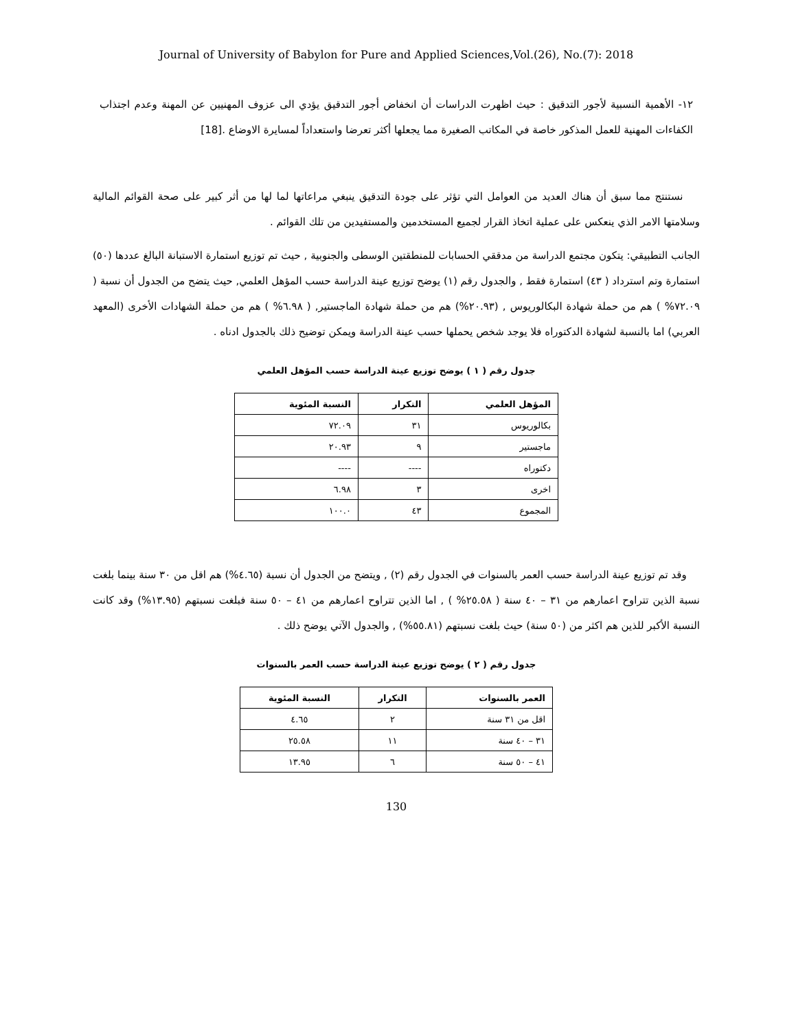Journal of University of Babylon for Pure and Applied Sciences,Vol.(26), No.(7): 2018
١٢- الأهمية النسبية لأجور التدقيق : حيث اظهرت الدراسات أن انخفاض أجور التدقيق يؤدي الى عزوف المهنيين عن المهنة وعدم اجتذاب الكفاءات المهنية للعمل المذكور خاصة في المكاتب الصغيرة مما يجعلها أكثر تعرضا واستعداداً لمسايرة الاوضاع .[18]
نستنتج مما سبق أن هناك العديد من العوامل التي تؤثر على جودة التدقيق ينبغي مراعاتها لما لها من أثر كبير على صحة القوائم المالية وسلامتها الامر الذي ينعكس على عملية اتخاذ القرار لجميع المستخدمين والمستفيدين من تلك القوائم .
الجانب التطبيقي: يتكون مجتمع الدراسة من مدققي الحسابات للمنطقتين الوسطى والجنوبية , حيث تم توزيع استمارة الاستبانة البالغ عددها (٥٠) استمارة وتم استرداد ( ٤٣) استمارة فقط , والجدول رقم (١) يوضح توزيع عينة الدراسة حسب المؤهل العلمي, حيث يتضح من الجدول أن نسبة ( ٧٢.٠٩% ) هم من حملة شهادة البكالوريوس , (٢٠.٩٣%) هم من حملة شهادة الماجستير, ( ٦.٩٨% ) هم من حملة الشهادات الأخرى (المعهد العربي) اما بالنسبة لشهادة الدكتوراه فلا يوجد شخص يحملها حسب عينة الدراسة ويمكن توضيح ذلك بالجدول ادناه .
جدول رقم ( ١ ) يوضح توزيع عينة الدراسة حسب المؤهل العلمي
| المؤهل العلمي | التكرار | النسبة المئوية |
| --- | --- | --- |
| بكالوريوس | ٣١ | ٧٢.٠٩ |
| ماجستير | ٩ | ٢٠.٩٣ |
| دكتوراه | ---- | ---- |
| اخرى | ٣ | ٦.٩٨ |
| المجموع | ٤٣ | ١٠٠.٠ |
وقد تم توزيع عينة الدراسة حسب العمر بالسنوات في الجدول رقم (٢) , ويتضح من الجدول أن نسبة (٤.٦٥%) هم اقل من ٣٠ سنة بينما بلغت نسبة الذين تتراوح اعمارهم من ٣١ – ٤٠ سنة ( ٢٥.٥٨% ) , اما الذين تتراوح اعمارهم من ٤١ – ٥٠ سنة فبلغت نسبتهم (١٣.٩٥%) وقد كانت النسبة الأكبر للذين هم اكثر من (٥٠ سنة) حيث بلغت نسبتهم (٥٥.٨١%) , والجدول الآتي يوضح ذلك .
جدول رقم ( ٢ ) يوضح توزيع عينة الدراسة حسب العمر بالسنوات
| العمر بالسنوات | التكرار | النسبة المئوية |
| --- | --- | --- |
| اقل من ٣١ سنة | ٢ | ٤.٦٥ |
| ٣١ – ٤٠ سنة | ١١ | ٢٥.٥٨ |
| ٤١ – ٥٠ سنة | ٦ | ١٣.٩٥ |
130